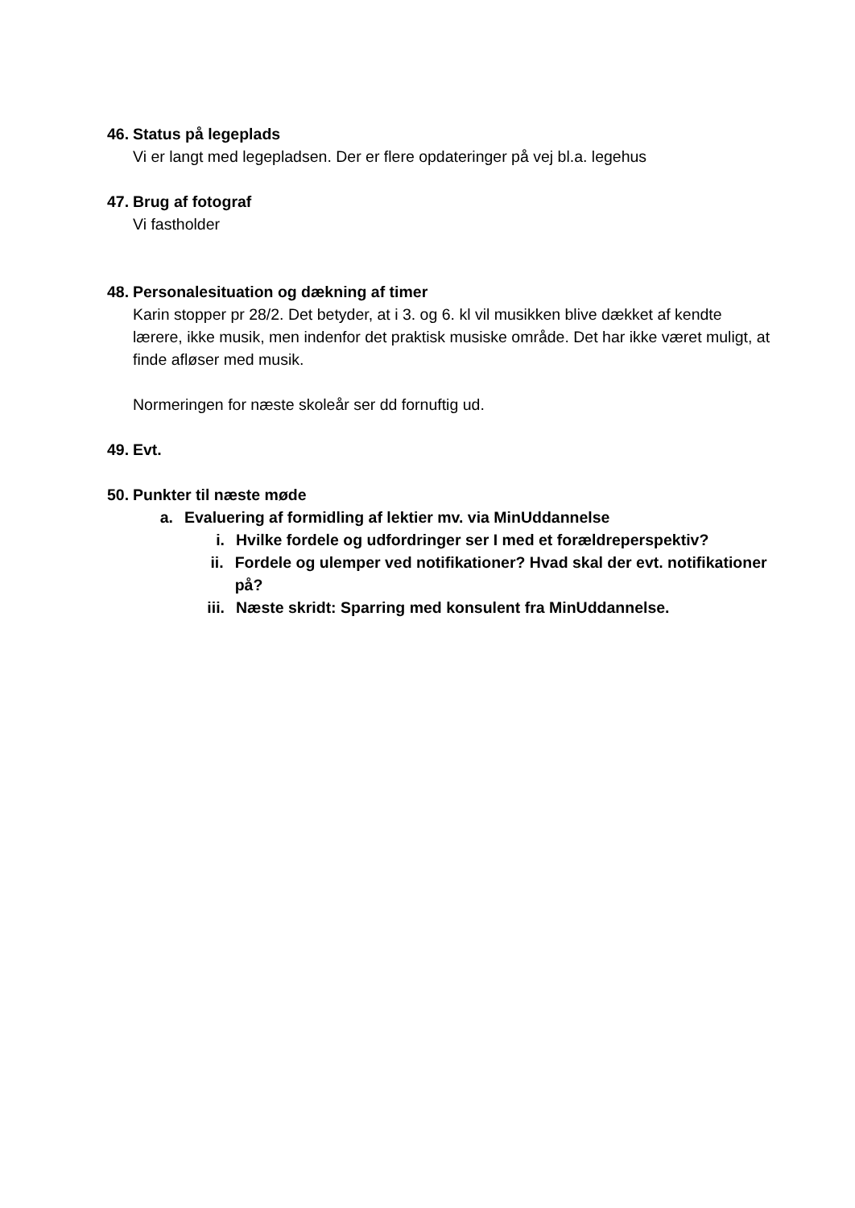46.
Status på legeplads
Vi er langt med legepladsen. Der er flere opdateringer på vej bl.a. legehus
47.
Brug af fotograf
Vi fastholder
48.
Personalesituation og dækning af timer
Karin stopper pr 28/2. Det betyder, at i 3. og 6. kl vil musikken blive dækket af kendte lærere, ikke musik, men indenfor det praktisk musiske område. Det har ikke været muligt, at finde afløser med musik.
Normeringen for næste skoleår ser dd fornuftig ud.
49.
Evt.
50.
Punkter til næste møde
a. Evaluering af formidling af lektier mv. via MinUddannelse
i. Hvilke fordele og udfordringer ser I med et forældreperspektiv?
ii.
Fordele og ulemper ved notifikationer? Hvad skal der evt. notifikationer på?
iii.
Næste skridt: Sparring med konsulent fra MinUddannelse.